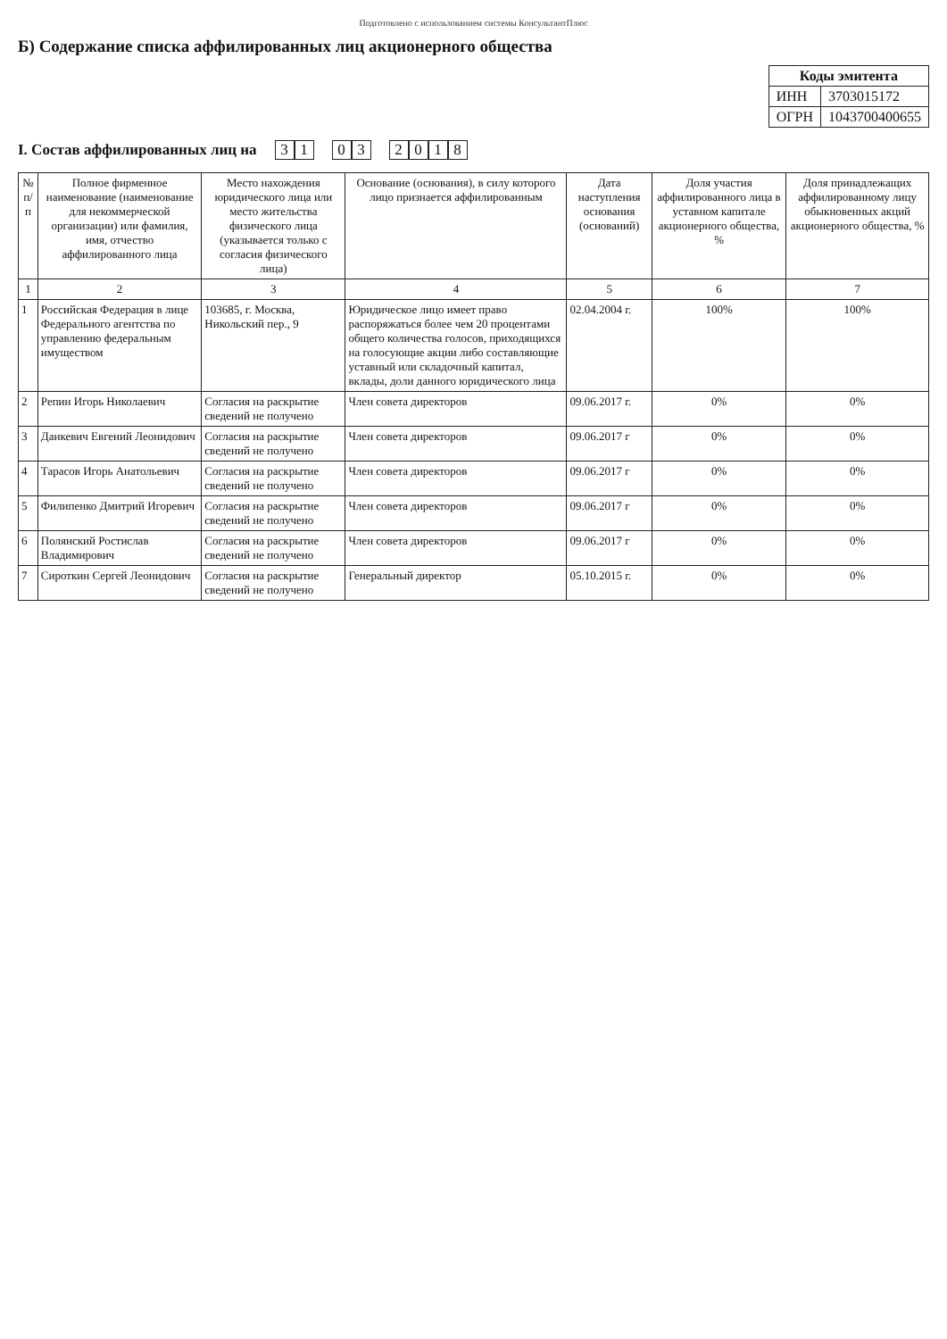Подготовлено с использованием системы КонсультантПлюс
Б) Содержание списка аффилированных лиц акционерного общества
| Коды эмитента | |
| --- | --- |
| ИНН | 3703015172 |
| ОГРН | 1043700400655 |
I. Состав аффилированных лиц на 3 1 0 3 2018
| № п/п | Полное фирменное наименование (наименование для некоммерческой организации) или фамилия, имя, отчество аффилированного лица | Место нахождения юридического лица или место жительства физического лица (указывается только с согласия физического лица) | Основание (основания), в силу которого лицо признается аффилированным | Дата наступления основания (оснований) | Доля участия аффилированного лица в уставном капитале акционерного общества, % | Доля принадлежащих аффилированному лицу обыкновенных акций акционерного общества, % |
| --- | --- | --- | --- | --- | --- | --- |
| 1 | 2 | 3 | 4 | 5 | 6 | 7 |
| 1 | Российская Федерация в лице Федерального агентства по управлению федеральным имуществом | 103685, г. Москва, Никольский пер., 9 | Юридическое лицо имеет право распоряжаться более чем 20 процентами общего количества голосов, приходящихся на голосующие акции либо составляющие уставный или складочный капитал, вклады, доли данного юридического лица | 02.04.2004 г. | 100% | 100% |
| 2 | Репин Игорь Николаевич | Согласия на раскрытие сведений не получено | Член совета директоров | 09.06.2017 г. | 0% | 0% |
| 3 | Данкевич Евгений Леонидович | Согласия на раскрытие сведений не получено | Член совета директоров | 09.06.2017 г | 0% | 0% |
| 4 | Тарасов Игорь Анатольевич | Согласия на раскрытие сведений не получено | Член совета директоров | 09.06.2017 г | 0% | 0% |
| 5 | Филипенко Дмитрий Игоревич | Согласия на раскрытие сведений не получено | Член совета директоров | 09.06.2017 г | 0% | 0% |
| 6 | Полянский Ростислав Владимирович | Согласия на раскрытие сведений не получено | Член совета директоров | 09.06.2017 г | 0% | 0% |
| 7 | Сироткин Сергей Леонидович | Согласия на раскрытие сведений не получено | Генеральный директор | 05.10.2015 г. | 0% | 0% |